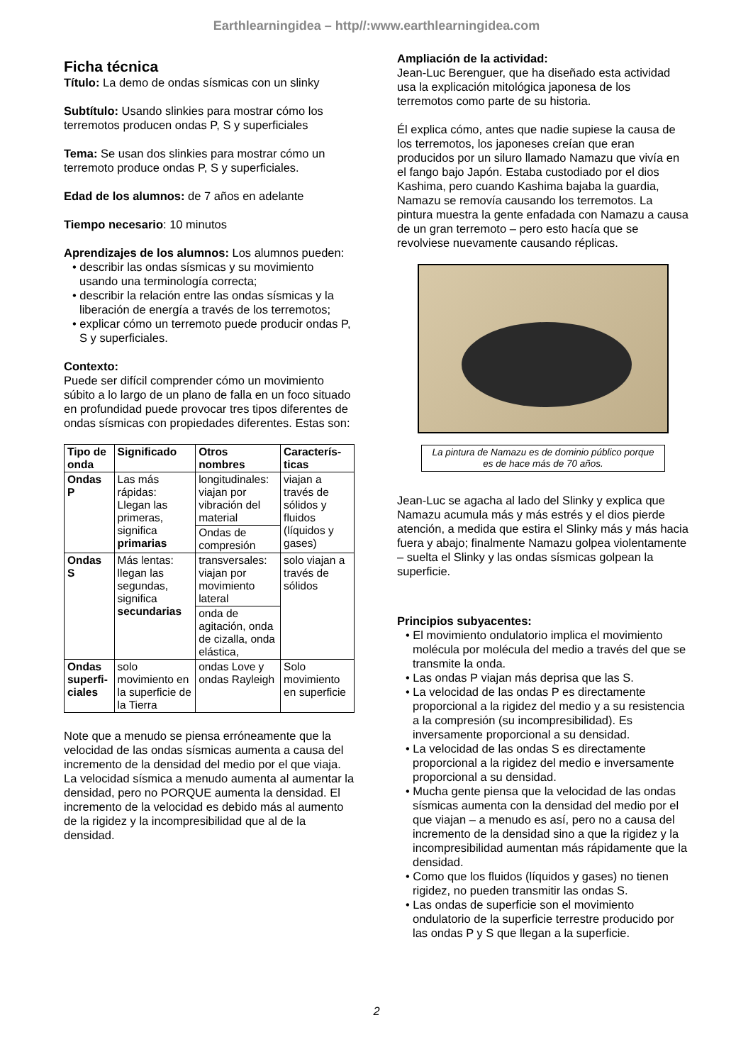Earthlearningidea – http//:www.earthlearningidea.com
Ficha técnica
Título: La demo de ondas sísmicas con un slinky
Subtítulo: Usando slinkies para mostrar cómo los terremotos producen ondas P, S y superficiales
Tema: Se usan dos slinkies para mostrar cómo un terremoto produce ondas P, S y superficiales.
Edad de los alumnos: de 7 años en adelante
Tiempo necesario: 10 minutos
Aprendizajes de los alumnos: Los alumnos pueden:
• describir las ondas sísmicas y su movimiento usando una terminología correcta;
• describir la relación entre las ondas sísmicas y la liberación de energía a través de los terremotos;
• explicar cómo un terremoto puede producir ondas P, S y superficiales.
Contexto:
Puede ser difícil comprender cómo un movimiento súbito a lo largo de un plano de falla en un foco situado en profundidad puede provocar tres tipos diferentes de ondas sísmicas con propiedades diferentes. Estas son:
| Tipo de onda | Significado | Otros nombres | Caracterís-ticas |
| --- | --- | --- | --- |
| Ondas P | Las más rápidas: Llegan las primeras, significa primarias | longitudinales: viajan por vibración del material | viajan a través de sólidos y fluidos (líquidos y gases) |
| | | Ondas de compresión | |
| Ondas S | Más lentas: llegan las segundas, significa secundarias | transversales: viajan por movimiento lateral | solo viajan a través de sólidos |
| | | onda de agitación, onda de cizalla, onda elástica, | |
| Ondas superfi-ciales | solo movimiento en la superficie de la Tierra | ondas Love y ondas Rayleigh | Solo movimiento en superficie |
Note que a menudo se piensa erróneamente que la velocidad de las ondas sísmicas aumenta a causa del incremento de la densidad del medio por el que viaja. La velocidad sísmica a menudo aumenta al aumentar la densidad, pero no PORQUE aumenta la densidad. El incremento de la velocidad es debido más al aumento de la rigidez y la incompresibilidad que al de la densidad.
Ampliación de la actividad:
Jean-Luc Berenguer, que ha diseñado esta actividad usa la explicación mitológica japonesa de los terremotos como parte de su historia.
Él explica cómo, antes que nadie supiese la causa de los terremotos, los japoneses creían que eran producidos por un siluro llamado Namazu que vivía en el fango bajo Japón. Estaba custodiado por el dios Kashima, pero cuando Kashima bajaba la guardia, Namazu se removía causando los terremotos. La pintura muestra la gente enfadada con Namazu a causa de un gran terremoto – pero esto hacía que se revolviese nuevamente causando réplicas.
La pintura de Namazu es de dominio público porque es de hace más de 70 años.
Jean-Luc se agacha al lado del Slinky y explica que Namazu acumula más y más estrés y el dios pierde atención, a medida que estira el Slinky más y más hacia fuera y abajo; finalmente Namazu golpea violentamente – suelta el Slinky y las ondas sísmicas golpean la superficie.
Principios subyacentes:
• El movimiento ondulatorio implica el movimiento molécula por molécula del medio a través del que se transmite la onda.
• Las ondas P viajan más deprisa que las S.
• La velocidad de las ondas P es directamente proporcional a la rigidez del medio y a su resistencia a la compresión (su incompresibilidad). Es inversamente proporcional a su densidad.
• La velocidad de las ondas S es directamente proporcional a la rigidez del medio e inversamente proporcional a su densidad.
• Mucha gente piensa que la velocidad de las ondas sísmicas aumenta con la densidad del medio por el que viajan – a menudo es así, pero no a causa del incremento de la densidad sino a que la rigidez y la incompresibilidad aumentan más rápidamente que la densidad.
• Como que los fluidos (líquidos y gases) no tienen rigidez, no pueden transmitir las ondas S.
• Las ondas de superficie son el movimiento ondulatorio de la superficie terrestre producido por las ondas P y S que llegan a la superficie.
2